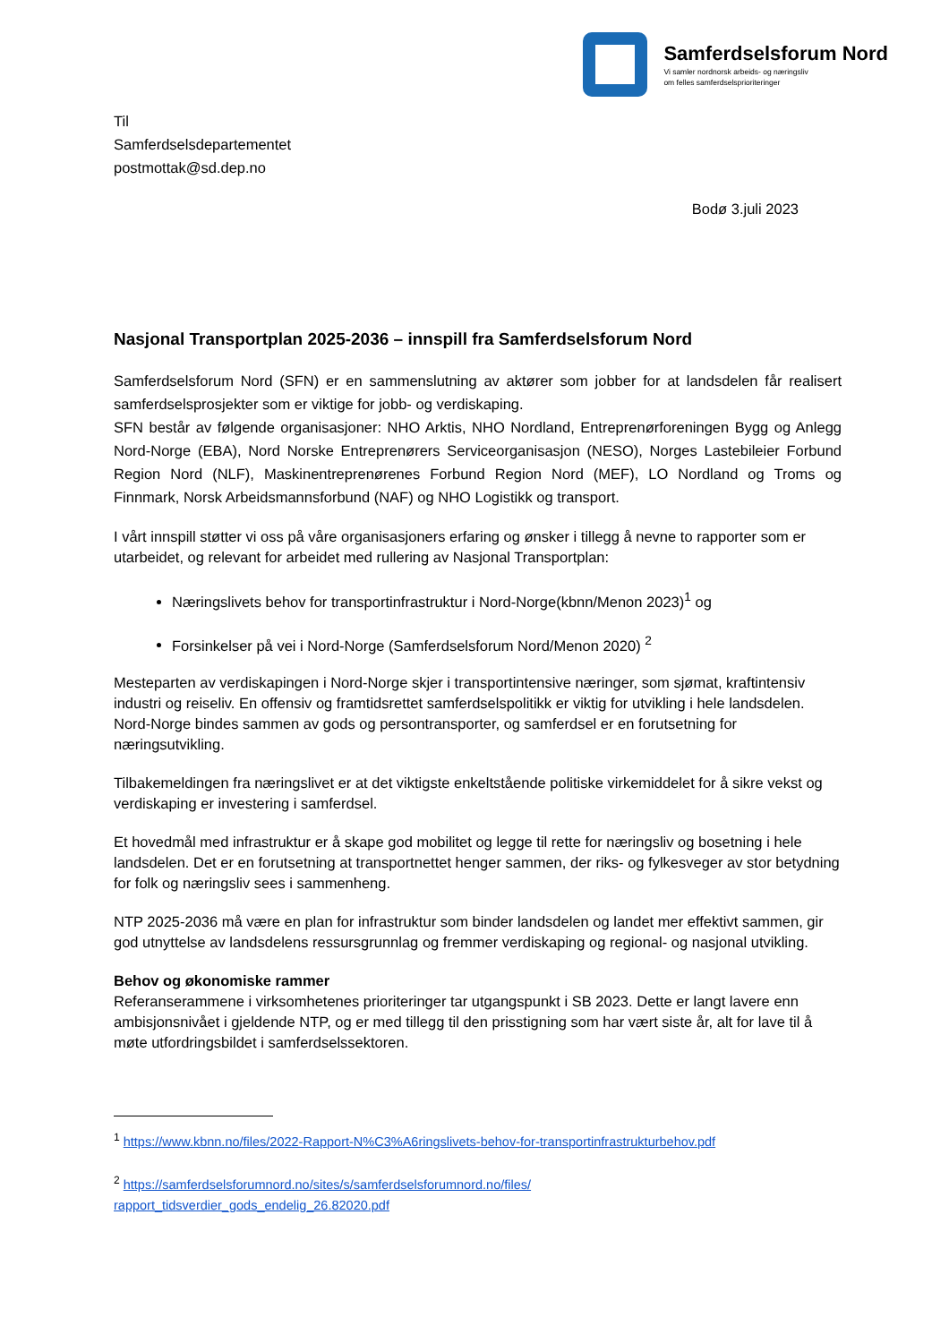Samferdselsforum Nord
Vi samler nordnorsk arbeids- og næringsliv
om felles samferdselsprioriteringer
Til
Samferdselsdepartementet
postmottak@sd.dep.no
Bodø 3.juli 2023
Nasjonal Transportplan 2025-2036 – innspill fra Samferdselsforum Nord
Samferdselsforum Nord (SFN) er en sammenslutning av aktører som jobber for at landsdelen får realisert samferdselsprosjekter som er viktige for jobb- og verdiskaping.
SFN består av følgende organisasjoner: NHO Arktis, NHO Nordland, Entreprenørforeningen Bygg og Anlegg Nord-Norge (EBA), Nord Norske Entreprenørers Serviceorganisasjon (NESO), Norges Lastebileier Forbund Region Nord (NLF), Maskinentreprenørenes Forbund Region Nord (MEF), LO Nordland og Troms og Finnmark, Norsk Arbeidsmannsforbund (NAF) og NHO Logistikk og transport.
I vårt innspill støtter vi oss på våre organisasjoners erfaring og ønsker i tillegg å nevne to rapporter som er utarbeidet, og relevant for arbeidet med rullering av Nasjonal Transportplan:
Næringslivets behov for transportinfrastruktur i Nord-Norge(kbnn/Menon 2023)<sup>1</sup> og
Forsinkelser på vei i Nord-Norge (Samferdselsforum Nord/Menon 2020) <sup>2</sup>
Mesteparten av verdiskapingen i Nord-Norge skjer i transportintensive næringer, som sjømat, kraftintensiv industri og reiseliv. En offensiv og framtidsrettet samferdselspolitikk er viktig for utvikling i hele landsdelen. Nord-Norge bindes sammen av gods og persontransporter, og samferdsel er en forutsetning for næringsutvikling.
Tilbakemeldingen fra næringslivet er at det viktigste enkeltstående politiske virkemiddelet for å sikre vekst og verdiskaping er investering i samferdsel.
Et hovedmål med infrastruktur er å skape god mobilitet og legge til rette for næringsliv og bosetning i hele landsdelen. Det er en forutsetning at transportnettet henger sammen, der riks- og fylkesveger av stor betydning for folk og næringsliv sees i sammenheng.
NTP 2025-2036 må være en plan for infrastruktur som binder landsdelen og landet mer effektivt sammen, gir god utnyttelse av landsdelens ressursgrunnlag og fremmer verdiskaping og regional- og nasjonal utvikling.
Behov og økonomiske rammer
Referanserammene i virksomhetenes prioriteringer tar utgangspunkt i SB 2023. Dette er langt lavere enn ambisjonsnivået i gjeldende NTP, og er med tillegg til den prisstigning som har vært siste år, alt for lave til å møte utfordringsbildet i samferdselssektoren.
<sup>1</sup> https://www.kbnn.no/files/2022-Rapport-N%C3%A6ringslivets-behov-for-transportinfrastrukturbehov.pdf
<sup>2</sup> https://samferdselsforumnord.no/sites/s/samferdselsforumnord.no/files/
rapport_tidsverdier_gods_endelig_26.82020.pdf